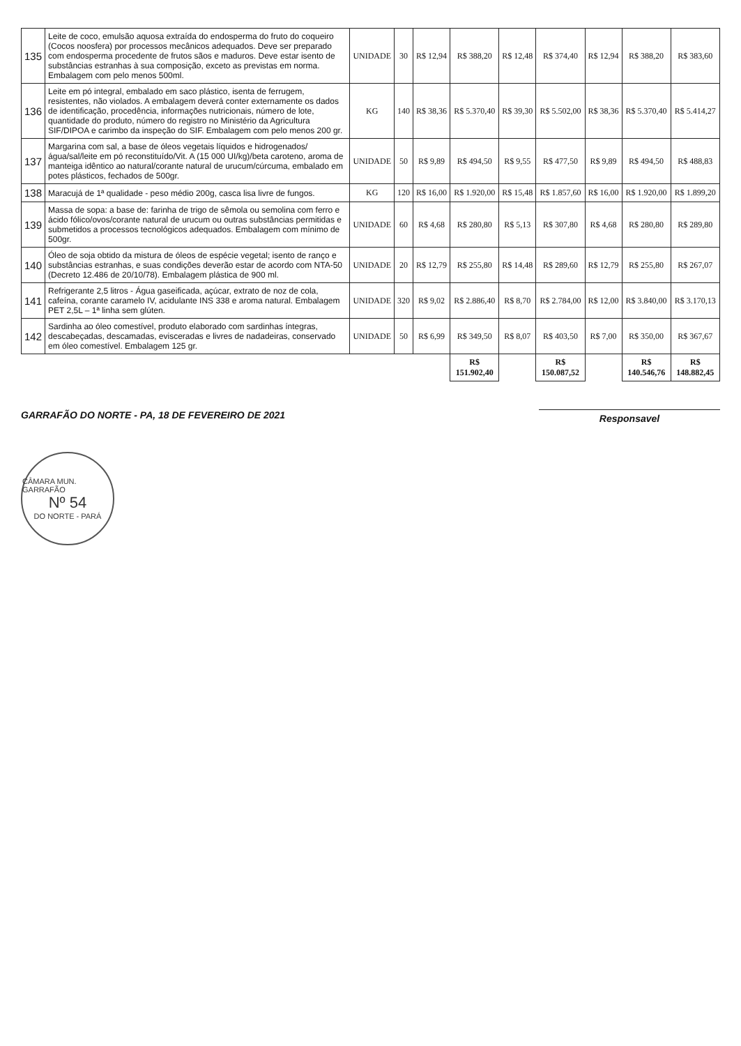| 135 | Leite de coco, emulsão aquosa extraída do endosperma do fruto do coqueiro (Cocos noosfera) por processos mecânicos adequados. Deve ser preparado com endosperma procedente de frutos sãos e maduros. Deve estar isento de substâncias estranhas à sua composição, exceto as previstas em norma. Embalagem com pelo menos 500ml. | UNIDADE | 30 | R$ 12,94 | R$ 388,20 | R$ 12,48 | R$ 374,40 | R$ 12,94 | R$ 388,20 | R$ 383,60 |
| 136 | Leite em pó integral, embalado em saco plástico, isenta de ferrugem, resistentes, não violados. A embalagem deverá conter externamente os dados de identificação, procedência, informações nutricionais, número de lote, quantidade do produto, número do registro no Ministério da Agricultura SIF/DIPOA e carimbo da inspeção do SIF. Embalagem com pelo menos 200 gr. | KG | 140 | R$ 38,36 | R$ 5.370,40 | R$ 39,30 | R$ 5.502,00 | R$ 38,36 | R$ 5.370,40 | R$ 5.414,27 |
| 137 | Margarina com sal, a base de óleos vegetais líquidos e hidrogenados/água/sal/leite em pó reconstituído/Vit. A (15 000 UI/kg)/beta caroteno, aroma de manteiga idêntico ao natural/corante natural de urucum/cúrcuma, embalado em potes plásticos, fechados de 500gr. | UNIDADE | 50 | R$ 9,89 | R$ 494,50 | R$ 9,55 | R$ 477,50 | R$ 9,89 | R$ 494,50 | R$ 488,83 |
| 138 | Maracujá de 1ª qualidade - peso médio 200g, casca lisa livre de fungos. | KG | 120 | R$ 16,00 | R$ 1.920,00 | R$ 15,48 | R$ 1.857,60 | R$ 16,00 | R$ 1.920,00 | R$ 1.899,20 |
| 139 | Massa de sopa: a base de: farinha de trigo de sêmola ou semolina com ferro e ácido fólico/ovos/corante natural de urucum ou outras substâncias permitidas e submetidos a processos tecnológicos adequados. Embalagem com mínimo de 500gr. | UNIDADE | 60 | R$ 4,68 | R$ 280,80 | R$ 5,13 | R$ 307,80 | R$ 4,68 | R$ 280,80 | R$ 289,80 |
| 140 | Óleo de soja obtido da mistura de óleos de espécie vegetal; isento de ranço e substâncias estranhas, e suas condições deverão estar de acordo com NTA-50 (Decreto 12.486 de 20/10/78). Embalagem plástica de 900 ml. | UNIDADE | 20 | R$ 12,79 | R$ 255,80 | R$ 14,48 | R$ 289,60 | R$ 12,79 | R$ 255,80 | R$ 267,07 |
| 141 | Refrigerante 2,5 litros - Água gaseificada, açúcar, extrato de noz de cola, cafeína, corante caramelo IV, acidulante INS 338 e aroma natural. Embalagem PET 2,5L – 1ª linha sem glúten. | UNIDADE | 320 | R$ 9,02 | R$ 2.886,40 | R$ 8,70 | R$ 2.784,00 | R$ 12,00 | R$ 3.840,00 | R$ 3.170,13 |
| 142 | Sardinha ao óleo comestível, produto elaborado com sardinhas íntegras, descabeçadas, descamadas, evisceradas e livres de nadadeiras, conservado em óleo comestível. Embalagem 125 gr. | UNIDADE | 50 | R$ 6,99 | R$ 349,50 | R$ 8,07 | R$ 403,50 | R$ 7,00 | R$ 350,00 | R$ 367,67 |
| | | | | | R$ 151.902,40 | | R$ 150.087,52 | | R$ 140.546,76 | R$ 148.882,45 |
GARRAFÃO DO NORTE - PA, 18 DE FEVEREIRO DE 2021
Responsavel
CÂMARA MUN. GARRAFÃO
Nº 54
DO NORTE - PARÁ